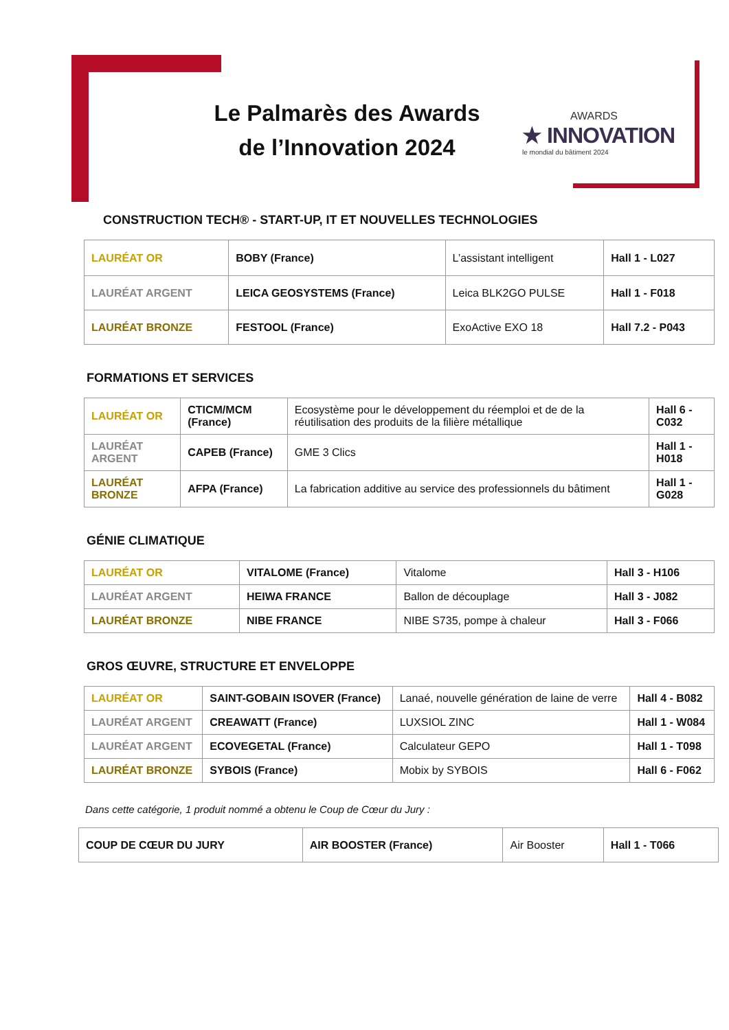Le Palmarès des Awards de l’Innovation 2024
AWARDS
★ INNOVATION
le mondial du bâtiment 2024
CONSTRUCTION TECH® - START-UP, IT ET NOUVELLES TECHNOLOGIES
| LAURÉAT OR | BOBY (France) | L’assistant intelligent | Hall 1 - L027 |
| LAURÉAT ARGENT | LEICA GEOSYSTEMS (France) | Leica BLK2GO PULSE | Hall 1 - F018 |
| LAURÉAT BRONZE | FESTOOL (France) | ExoActive EXO 18 | Hall 7.2 - P043 |
FORMATIONS ET SERVICES
| LAURÉAT OR | CTICM/MCM (France) | Ecosystème pour le développement du réemploi et de de la réutilisation des produits de la filière métallique | Hall 6 - C032 |
| LAURÉAT ARGENT | CAPEB (France) | GME 3 Clics | Hall 1 - H018 |
| LAURÉAT BRONZE | AFPA (France) | La fabrication additive au service des professionnels du bâtiment | Hall 1 - G028 |
GÉNIE CLIMATIQUE
| LAURÉAT OR | VITALOME (France) | Vitalome | Hall 3 - H106 |
| LAURÉAT ARGENT | HEIWA FRANCE | Ballon de découplage | Hall 3 - J082 |
| LAURÉAT BRONZE | NIBE FRANCE | NIBE S735, pompe à chaleur | Hall 3 - F066 |
GROS ŒUVRE, STRUCTURE ET ENVELOPPE
| LAURÉAT OR | SAINT-GOBAIN ISOVER (France) | Lanaé, nouvelle génération de laine de verre | Hall 4 - B082 |
| LAURÉAT ARGENT | CREAWATT (France) | LUXSIOL ZINC | Hall 1 - W084 |
| LAURÉAT ARGENT | ECOVEGETAL (France) | Calculateur GEPO | Hall 1 - T098 |
| LAURÉAT BRONZE | SYBOIS (France) | Mobix by SYBOIS | Hall 6 - F062 |
Dans cette catégorie, 1 produit nommé a obtenu le Coup de Cœur du Jury :
| COUP DE CŒUR DU JURY | AIR BOOSTER (France) | Air Booster | Hall 1 - T066 |